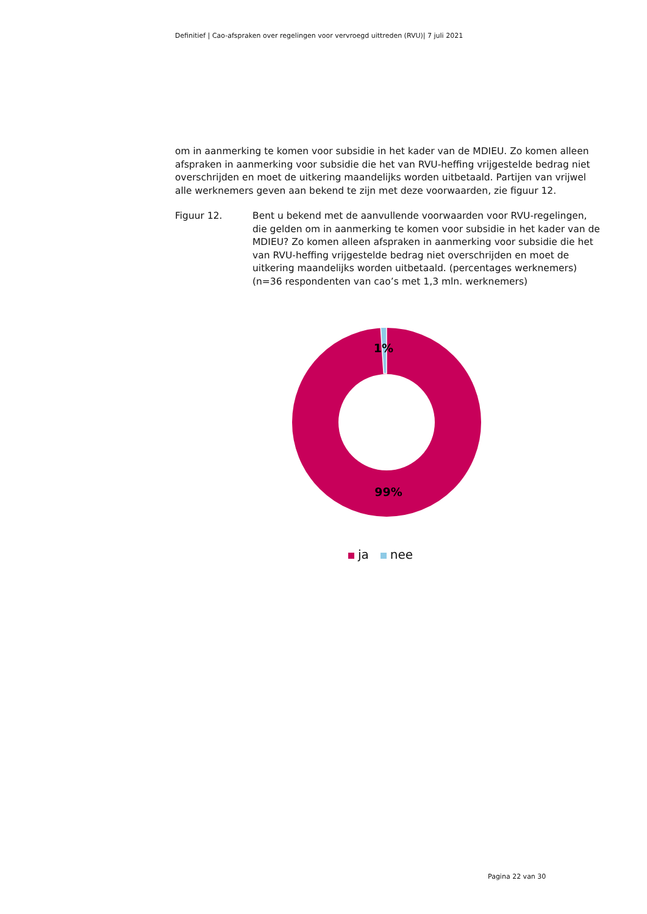Definitief | Cao-afspraken over regelingen voor vervroegd uittreden (RVU)| 7 juli 2021
om in aanmerking te komen voor subsidie in het kader van de MDIEU. Zo komen alleen afspraken in aanmerking voor subsidie die het van RVU-heffing vrijgestelde bedrag niet overschrijden en moet de uitkering maandelijks worden uitbetaald. Partijen van vrijwel alle werknemers geven aan bekend te zijn met deze voorwaarden, zie figuur 12.
Figuur 12. Bent u bekend met de aanvullende voorwaarden voor RVU-regelingen, die gelden om in aanmerking te komen voor subsidie in het kader van de MDIEU? Zo komen alleen afspraken in aanmerking voor subsidie die het van RVU-heffing vrijgestelde bedrag niet overschrijden en moet de uitkering maandelijks worden uitbetaald. (percentages werknemers) (n=36 respondenten van cao’s met 1,3 mln. werknemers)
1%
99%
ja nee
Pagina 22 van 30